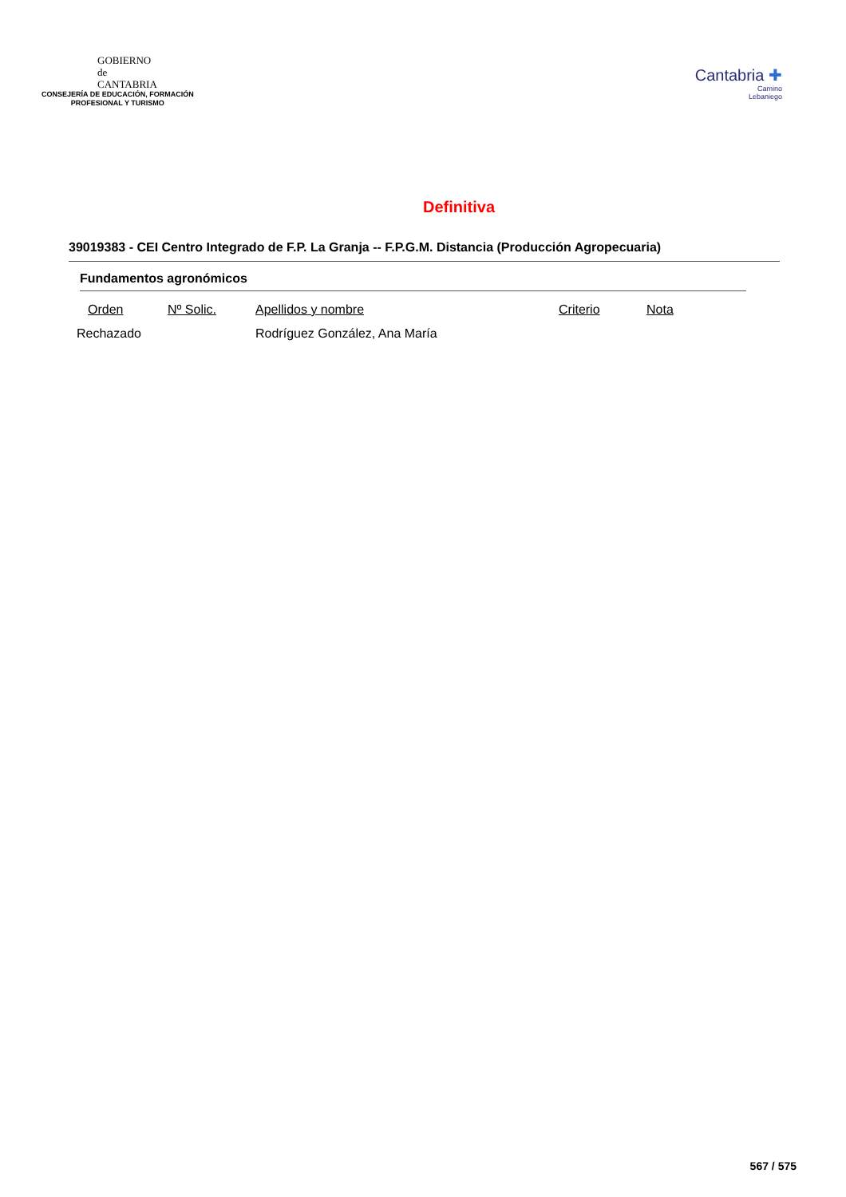GOBIERNO
de
CANTABRIA
CONSEJERÍA DE EDUCACIÓN, FORMACIÓN
PROFESIONAL Y TURISMO
Cantabria ✚
Camino
Lebaniego
Definitiva
39019383 - CEI Centro Integrado de F.P. La Granja -- F.P.G.M. Distancia (Producción Agropecuaria)
Fundamentos agronómicos
| Orden | Nº Solic. | Apellidos y nombre | Criterio | Nota |
| --- | --- | --- | --- | --- |
| Rechazado | | Rodríguez González, Ana María | | |
567 / 575